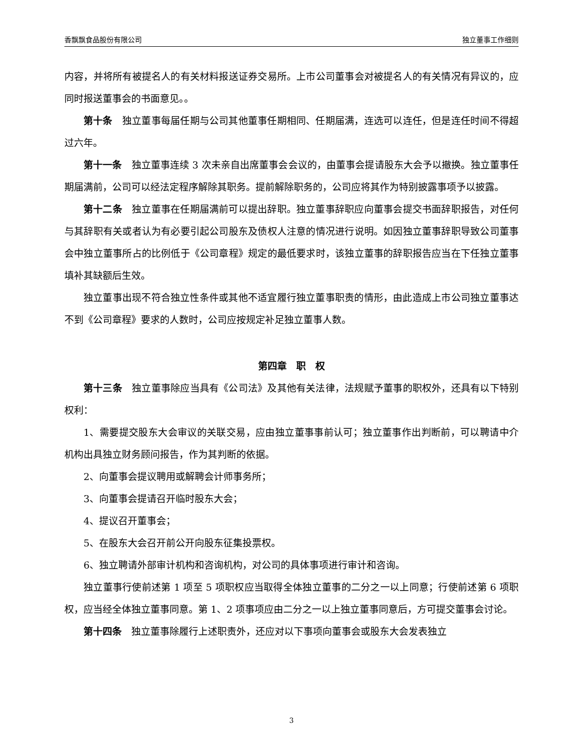香飘飘食品股份有限公司 独立董事工作细则
内容，并将所有被提名人的有关材料报送证券交易所。上市公司董事会对被提名人的有关情况有异议的，应同时报送董事会的书面意见。。
第十条　独立董事每届任期与公司其他董事任期相同、任期届满，连选可以连任，但是连任时间不得超过六年。
第十一条　独立董事连续 3 次未亲自出席董事会会议的，由董事会提请股东大会予以撤换。独立董事任期届满前，公司可以经法定程序解除其职务。提前解除职务的，公司应将其作为特别披露事项予以披露。
第十二条　独立董事在任期届满前可以提出辞职。独立董事辞职应向董事会提交书面辞职报告，对任何与其辞职有关或者认为有必要引起公司股东及债权人注意的情况进行说明。如因独立董事辞职导致公司董事会中独立董事所占的比例低于《公司章程》规定的最低要求时，该独立董事的辞职报告应当在下任独立董事填补其缺额后生效。
独立董事出现不符合独立性条件或其他不适宜履行独立董事职责的情形，由此造成上市公司独立董事达不到《公司章程》要求的人数时，公司应按规定补足独立董事人数。
第四章　职　权
第十三条　独立董事除应当具有《公司法》及其他有关法律，法规赋予董事的职权外，还具有以下特别权利：
1、需要提交股东大会审议的关联交易，应由独立董事事前认可；独立董事作出判断前，可以聘请中介机构出具独立财务顾问报告，作为其判断的依据。
2、向董事会提议聘用或解聘会计师事务所；
3、向董事会提请召开临时股东大会；
4、提议召开董事会；
5、在股东大会召开前公开向股东征集投票权。
6、独立聘请外部审计机构和咨询机构，对公司的具体事项进行审计和咨询。
独立董事行使前述第 1 项至 5 项职权应当取得全体独立董事的二分之一以上同意；行使前述第 6 项职权，应当经全体独立董事同意。第 1、2 项事项应由二分之一以上独立董事同意后，方可提交董事会讨论。
第十四条　独立董事除履行上述职责外，还应对以下事项向董事会或股东大会发表独立
3